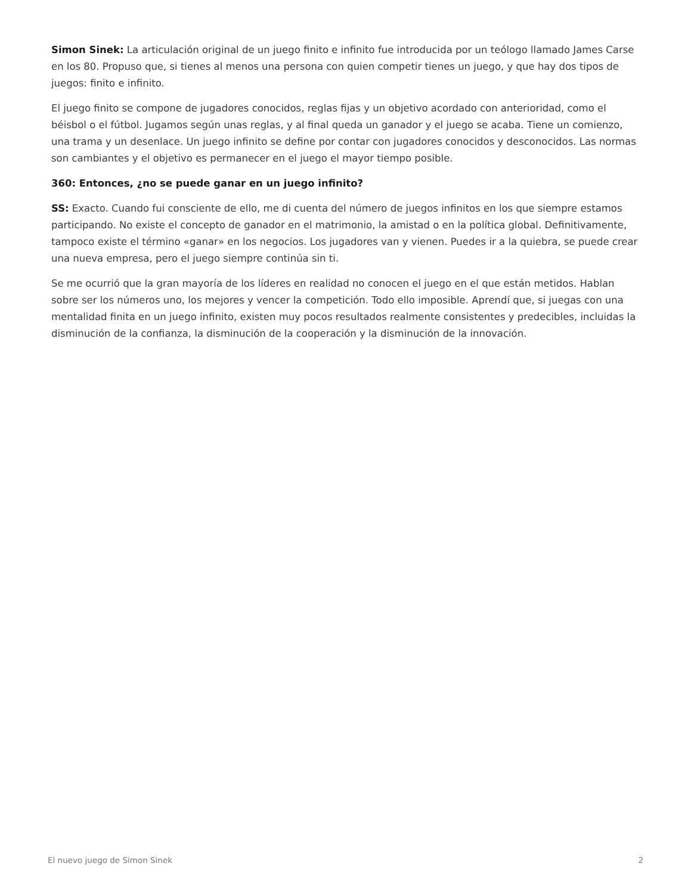Simon Sinek: La articulación original de un juego finito e infinito fue introducida por un teólogo llamado James Carse en los 80. Propuso que, si tienes al menos una persona con quien competir tienes un juego, y que hay dos tipos de juegos: finito e infinito.
El juego finito se compone de jugadores conocidos, reglas fijas y un objetivo acordado con anterioridad, como el béisbol o el fútbol. Jugamos según unas reglas, y al final queda un ganador y el juego se acaba. Tiene un comienzo, una trama y un desenlace. Un juego infinito se define por contar con jugadores conocidos y desconocidos. Las normas son cambiantes y el objetivo es permanecer en el juego el mayor tiempo posible.
360: Entonces, ¿no se puede ganar en un juego infinito?
SS: Exacto. Cuando fui consciente de ello, me di cuenta del número de juegos infinitos en los que siempre estamos participando. No existe el concepto de ganador en el matrimonio, la amistad o en la política global. Definitivamente, tampoco existe el término «ganar» en los negocios. Los jugadores van y vienen. Puedes ir a la quiebra, se puede crear una nueva empresa, pero el juego siempre continúa sin ti.
Se me ocurrió que la gran mayoría de los líderes en realidad no conocen el juego en el que están metidos. Hablan sobre ser los números uno, los mejores y vencer la competición. Todo ello imposible. Aprendí que, si juegas con una mentalidad finita en un juego infinito, existen muy pocos resultados realmente consistentes y predecibles, incluidas la disminución de la confianza, la disminución de la cooperación y la disminución de la innovación.
El nuevo juego de Simon Sinek 2